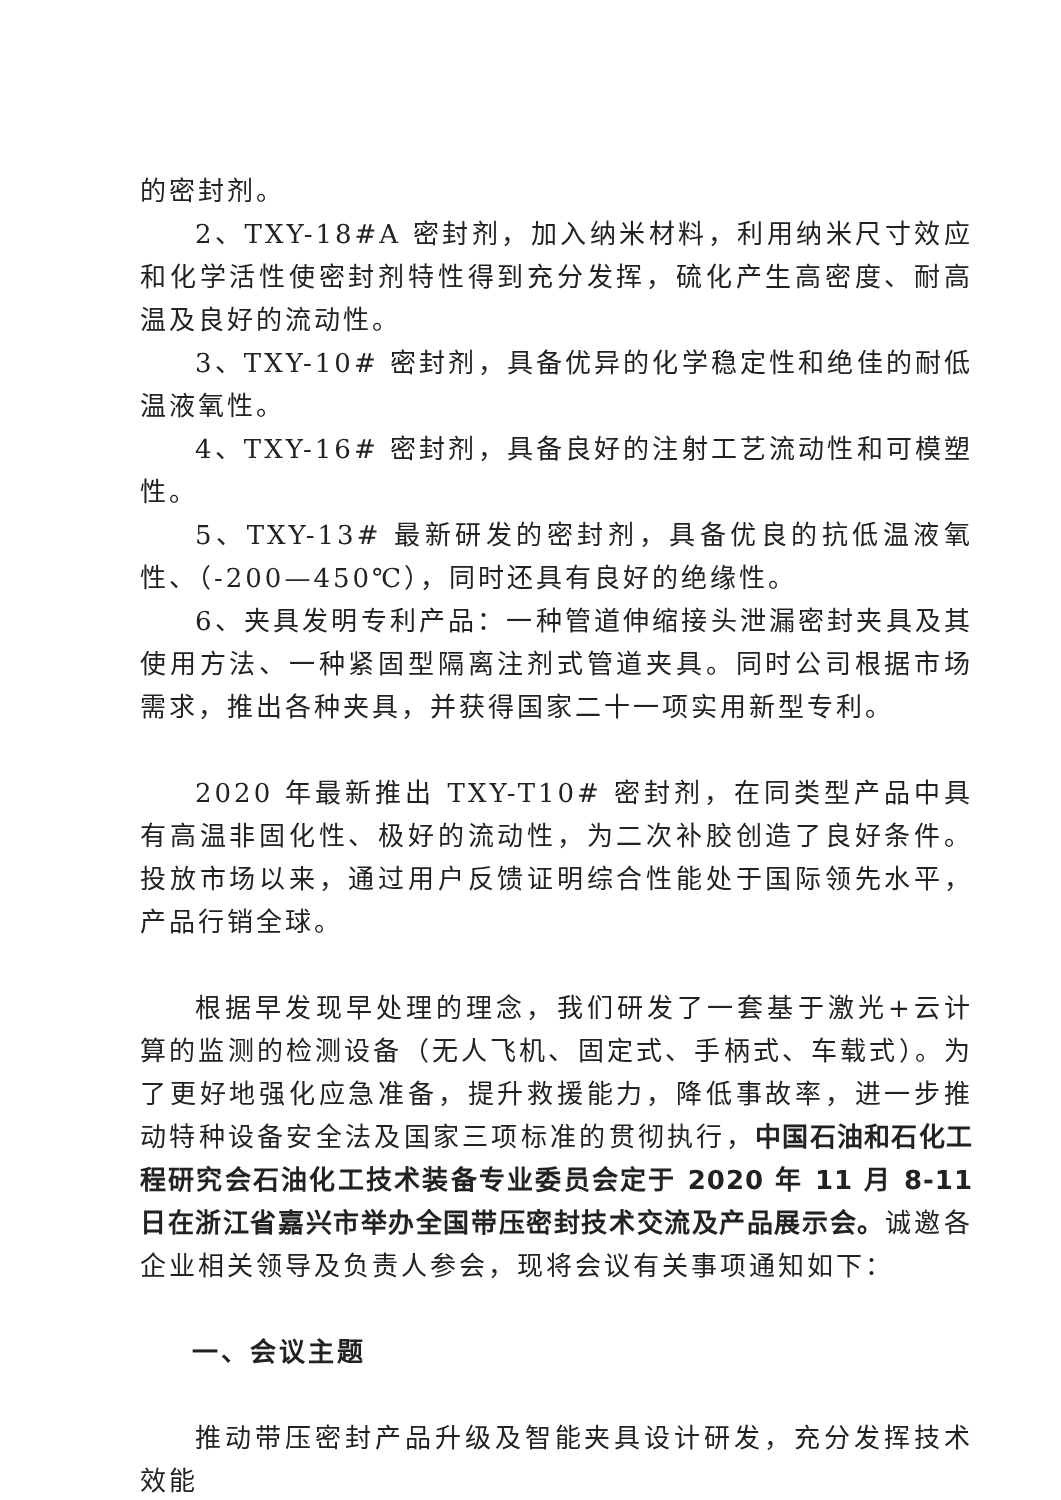的密封剂。
2、TXY-18#A 密封剂，加入纳米材料，利用纳米尺寸效应和化学活性使密封剂特性得到充分发挥，硫化产生高密度、耐高温及良好的流动性。
3、TXY-10# 密封剂，具备优异的化学稳定性和绝佳的耐低温液氧性。
4、TXY-16# 密封剂，具备良好的注射工艺流动性和可模塑性。
5、TXY-13# 最新研发的密封剂，具备优良的抗低温液氧性、（-200—450℃），同时还具有良好的绝缘性。
6、夹具发明专利产品：一种管道伸缩接头泄漏密封夹具及其使用方法、一种紧固型隔离注剂式管道夹具。同时公司根据市场需求，推出各种夹具，并获得国家二十一项实用新型专利。
2020 年最新推出 TXY-T10# 密封剂，在同类型产品中具有高温非固化性、极好的流动性，为二次补胶创造了良好条件。投放市场以来，通过用户反馈证明综合性能处于国际领先水平，产品行销全球。
根据早发现早处理的理念，我们研发了一套基于激光+云计算的监测的检测设备（无人飞机、固定式、手柄式、车载式）。为了更好地强化应急准备，提升救援能力，降低事故率，进一步推动特种设备安全法及国家三项标准的贯彻执行，中国石油和石化工程研究会石油化工技术装备专业委员会定于 2020 年 11 月 8-11 日在浙江省嘉兴市举办全国带压密封技术交流及产品展示会。诚邀各企业相关领导及负责人参会，现将会议有关事项通知如下：
一、会议主题
推动带压密封产品升级及智能夹具设计研发，充分发挥技术效能